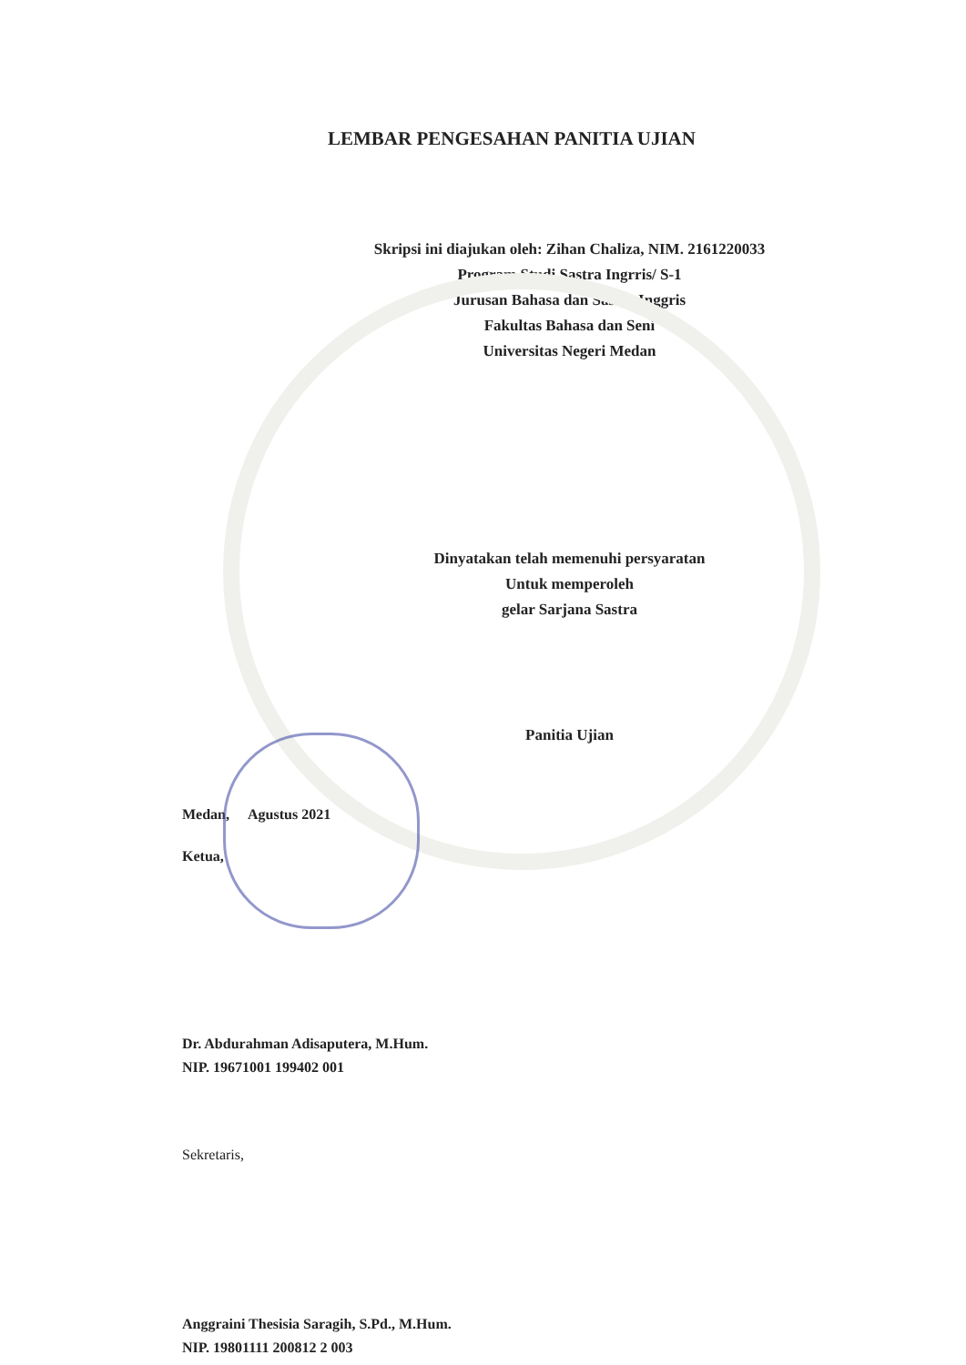LEMBAR PENGESAHAN PANITIA UJIAN
Skripsi ini diajukan oleh: Zihan Chaliza, NIM. 2161220033
Program Studi Sastra Ingrris/ S-1
Jurusan Bahasa dan Sastra Inggris
Fakultas Bahasa dan Seni
Universitas Negeri Medan
Dinyatakan telah memenuhi persyaratan
Untuk memperoleh
gelar Sarjana Sastra
Panitia Ujian
Medan, Agustus 2021
Ketua,
Dr. Abdurahman Adisaputera, M.Hum.
NIP. 19671001 199402 001
Sekretaris,
Anggraini Thesisia Saragih, S.Pd., M.Hum.
NIP. 19801111 200812 2 003